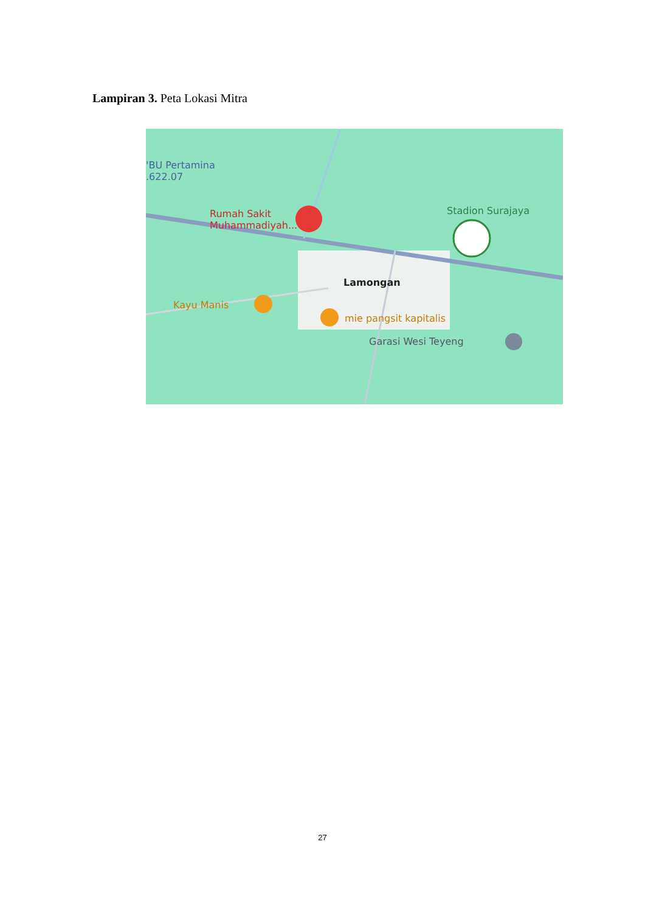Lampiran 3. Peta Lokasi Mitra
'BU Pertamina
.622.07
Rumah Sakit
Muhammadiyah...
Stadion Surajaya
Lamongan
Kayu Manis
mie pangsit kapitalis
Garasi Wesi Teyeng
27